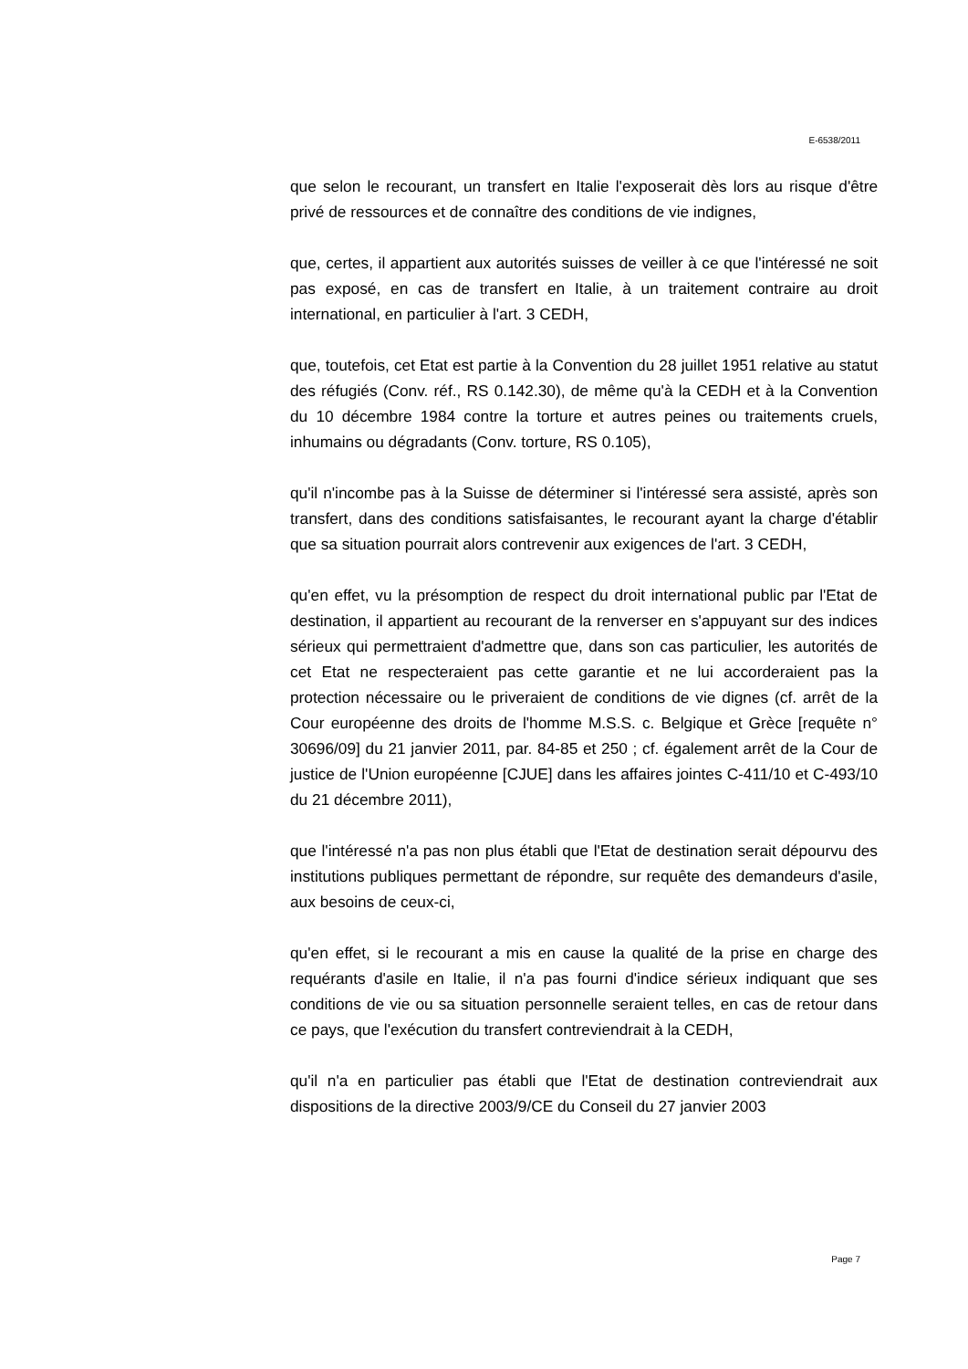E-6538/2011
que selon le recourant, un transfert en Italie l'exposerait dès lors au risque d'être privé de ressources et de connaître des conditions de vie indignes,
que, certes, il appartient aux autorités suisses de veiller à ce que l'intéressé ne soit pas exposé, en cas de transfert en Italie, à un traitement contraire au droit international, en particulier à l'art. 3 CEDH,
que, toutefois, cet Etat est partie à la Convention du 28 juillet 1951 relative au statut des réfugiés (Conv. réf., RS 0.142.30), de même qu'à la CEDH et à la Convention du 10 décembre 1984 contre la torture et autres peines ou traitements cruels, inhumains ou dégradants (Conv. torture, RS 0.105),
qu'il n'incombe pas à la Suisse de déterminer si l'intéressé sera assisté, après son transfert, dans des conditions satisfaisantes, le recourant ayant la charge d'établir que sa situation pourrait alors contrevenir aux exigences de l'art. 3 CEDH,
qu'en effet, vu la présomption de respect du droit international public par l'Etat de destination, il appartient au recourant de la renverser en s'appuyant sur des indices sérieux qui permettraient d'admettre que, dans son cas particulier, les autorités de cet Etat ne respecteraient pas cette garantie et ne lui accorderaient pas la protection nécessaire ou le priveraient de conditions de vie dignes (cf. arrêt de la Cour européenne des droits de l'homme M.S.S. c. Belgique et Grèce [requête n° 30696/09] du 21 janvier 2011, par. 84-85 et 250 ; cf. également arrêt de la Cour de justice de l'Union européenne [CJUE] dans les affaires jointes C-411/10 et C-493/10 du 21 décembre 2011),
que l'intéressé n'a pas non plus établi que l'Etat de destination serait dépourvu des institutions publiques permettant de répondre, sur requête des demandeurs d'asile, aux besoins de ceux-ci,
qu'en effet, si le recourant a mis en cause la qualité de la prise en charge des requérants d'asile en Italie, il n'a pas fourni d'indice sérieux indiquant que ses conditions de vie ou sa situation personnelle seraient telles, en cas de retour dans ce pays, que l'exécution du transfert contreviendrait à la CEDH,
qu'il n'a en particulier pas établi que l'Etat de destination contreviendrait aux dispositions de la directive 2003/9/CE du Conseil du 27 janvier 2003
Page 7